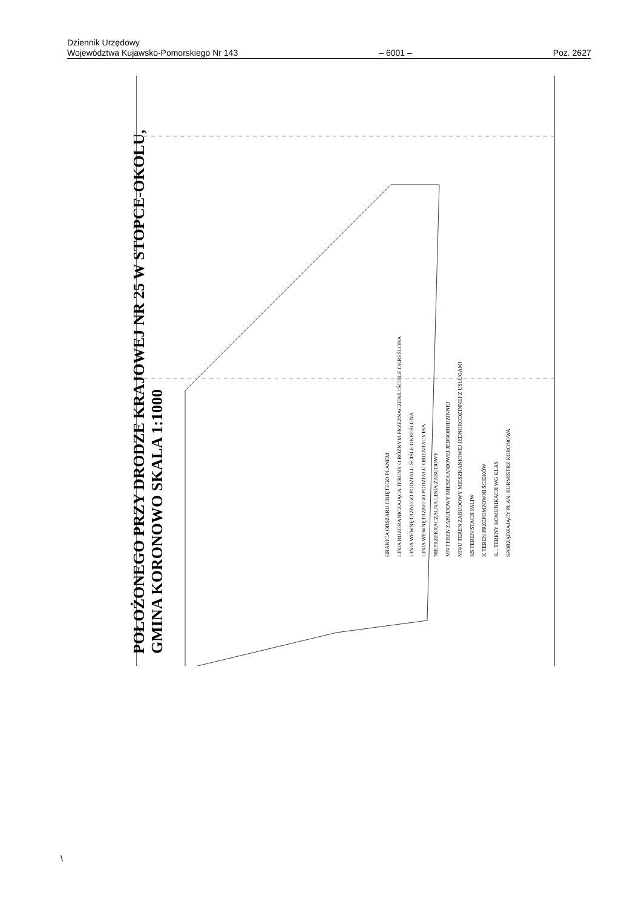Dziennik Urzędowy
Województwa Kujawsko-Pomorskiego Nr 143 – 6001 – Poz. 2627
POŁOŻONEGO PRZY DRODZE KRAJOWEJ NR 25 W STOPCE-OKOLU,
GMINA KORONOWO SKALA 1:1000
GRANICA OBSZARU OBJĘTEGO PLANEM
LINIA ROZGRANICZAJĄCA TERENY O RÓŻNYM PRZEZNACZENIU ŚCIŚLE OKREŚLONA
LINIA WEWNĘTRZNEGO PODZIAŁU ŚCIŚLE OKREŚLONA
LINIA WEWNĘTRZNEGO PODZIAŁU ORIENTACYJNA
NIEPRZEKRACZALNA LINIA ZABUDOWY
MN TEREN ZABUDOWY MIESZKANIOWEJ JEDNORODZINNEJ
MN/U TEREN ZABUDOWY MIESZKANIOWEJ JEDNORODZINNEJ Z USŁUGAMI
KS TEREN STACJI PALIW
K TEREN PRZEPOMPOWNI ŚCIEKÓW
K... TERENY KOMUNIKACJI WG KLAS
SPORZĄDZAJĄCY PLAN: BURMISTRZ KORONOWA
\